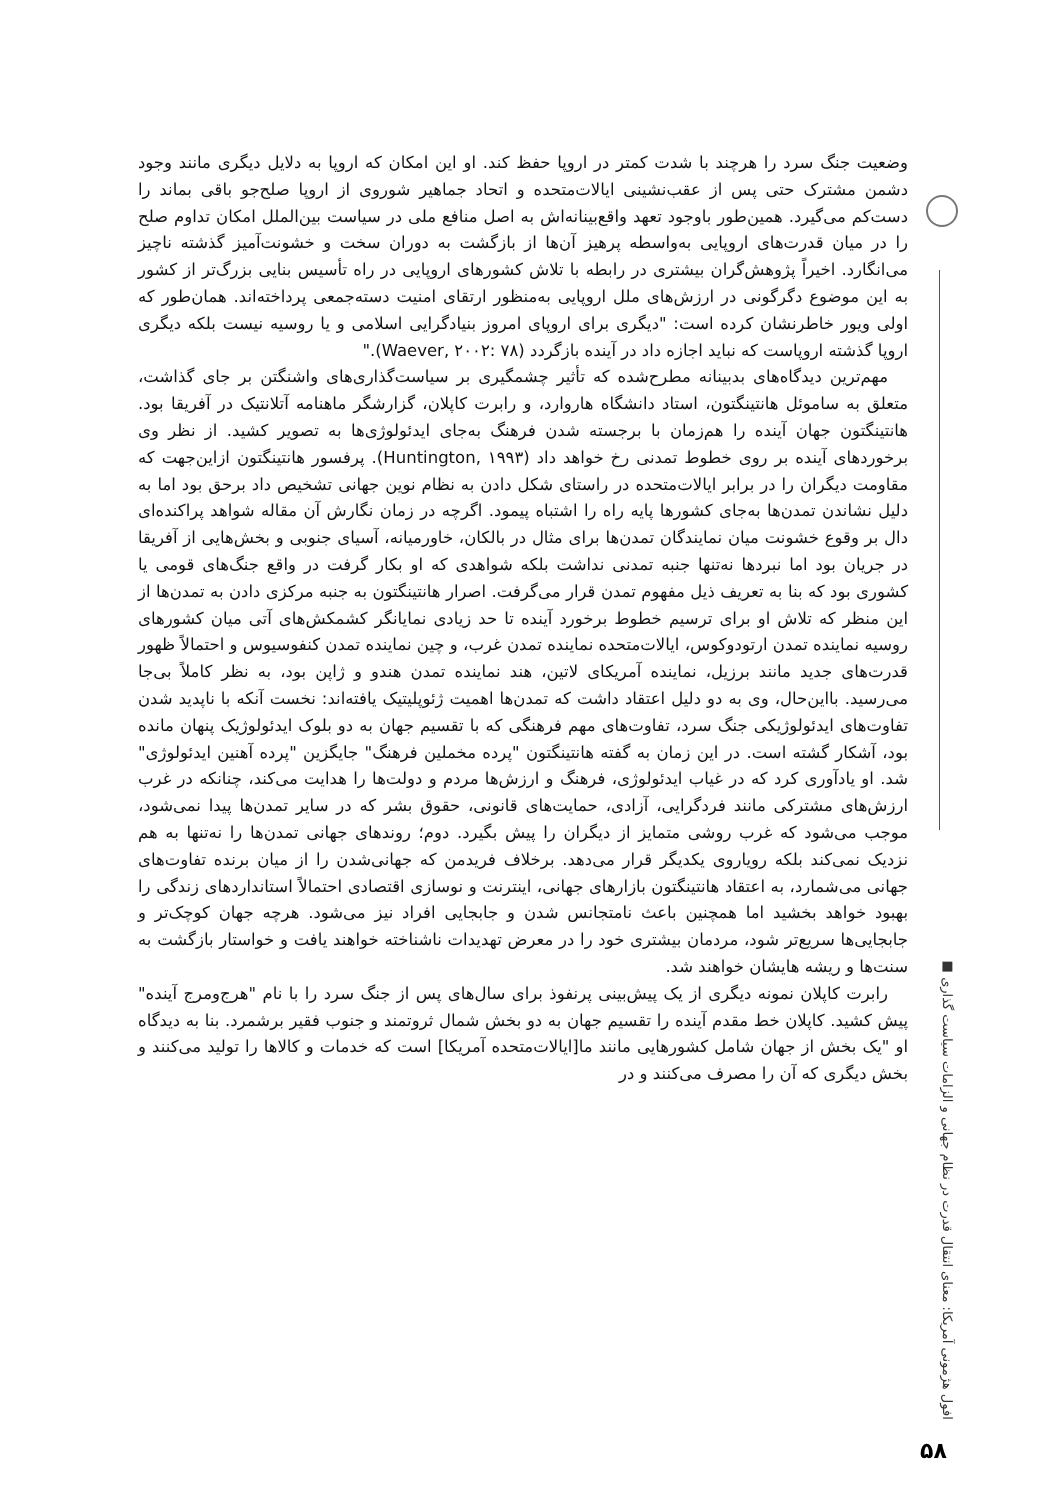وضعیت جنگ سرد را هرچند با شدت کمتر در اروپا حفظ کند. او این امکان که اروپا به دلایل دیگری مانند وجود دشمن مشترک حتی پس از عقب‌نشینی ایالات‌متحده و اتحاد جماهیر شوروی از اروپا صلح‌جو باقی بماند را دست‌کم می‌گیرد. همین‌طور باوجود تعهد واقع‌بینانه‌اش به اصل منافع ملی در سیاست بین‌الملل امکان تداوم صلح را در میان قدرت‌های اروپایی به‌واسطه پرهیز آن‌ها از بازگشت به دوران سخت و خشونت‌آمیز گذشته ناچیز می‌انگارد. اخیراً پژوهش‌گران بیشتری در رابطه با تلاش کشورهای اروپایی در راه تأسیس بنایی بزرگ‌تر از کشور به این موضوع دگرگونی در ارزش‌های ملل اروپایی به‌منظور ارتقای امنیت دسته‌جمعی پرداخته‌اند. همان‌طور که اولی ویور خاطرنشان کرده است: "دیگری برای اروپای امروز بنیادگرایی اسلامی و یا روسیه نیست بلکه دیگری اروپا گذشته اروپاست که نباید اجازه داد در آینده بازگردد (Waever, ۲۰۰۲: ۷۸)."
مهم‌ترین دیدگاه‌های بدبینانه مطرح‌شده که تأثیر چشمگیری بر سیاست‌گذاری‌های واشنگتن بر جای گذاشت، متعلق به ساموئل هانتینگتون، استاد دانشگاه هاروارد، و رابرت کاپلان، گزارشگر ماهنامه آتلانتیک در آفریقا بود. هانتینگتون جهان آینده را هم‌زمان با برجسته شدن فرهنگ به‌جای ایدئولوژی‌ها به تصویر کشید. از نظر وی برخوردهای آینده بر روی خطوط تمدنی رخ خواهد داد (Huntington, ۱۹۹۳). پرفسور هانتینگتون ازاین‌جهت که مقاومت دیگران را در برابر ایالات‌متحده در راستای شکل دادن به نظام نوین جهانی تشخیص داد برحق بود اما به دلیل نشاندن تمدن‌ها به‌جای کشورها پایه راه را اشتباه پیمود. اگرچه در زمان نگارش آن مقاله شواهد پراکنده‌ای دال بر وقوع خشونت میان نمایندگان تمدن‌ها برای مثال در بالکان، خاورمیانه، آسیای جنوبی و بخش‌هایی از آفریقا در جریان بود اما نبردها نه‌تنها جنبه تمدنی نداشت بلکه شواهدی که او بکار گرفت در واقع جنگ‌های قومی یا کشوری بود که بنا به تعریف ذیل مفهوم تمدن قرار می‌گرفت. اصرار هانتینگتون به جنبه مرکزی دادن به تمدن‌ها از این منظر که تلاش او برای ترسیم خطوط برخورد آینده تا حد زیادی نمایانگر کشمکش‌های آتی میان کشورهای روسیه نماینده تمدن ارتودوکوس، ایالات‌متحده نماینده تمدن غرب، و چین نماینده تمدن کنفوسیوس و احتمالاً ظهور قدرت‌های جدید مانند برزیل، نماینده آمریکای لاتین، هند نماینده تمدن هندو و ژاپن بود، به نظر کاملاً بی‌جا می‌رسید. بااین‌حال، وی به دو دلیل اعتقاد داشت که تمدن‌ها اهمیت ژئوپلیتیک یافته‌اند: نخست آنکه با ناپدید شدن تفاوت‌های ایدئولوژیکی جنگ سرد، تفاوت‌های مهم فرهنگی که با تقسیم جهان به دو بلوک ایدئولوژیک پنهان مانده بود، آشکار گشته است. در این زمان به گفته هانتینگتون "پرده مخملین فرهنگ" جایگزین "پرده آهنین ایدئولوژی" شد. او یادآوری کرد که در غیاب ایدئولوژی، فرهنگ و ارزش‌ها مردم و دولت‌ها را هدایت می‌کند، چنانکه در غرب ارزش‌های مشترکی مانند فردگرایی، آزادی، حمایت‌های قانونی، حقوق بشر که در سایر تمدن‌ها پیدا نمی‌شود، موجب می‌شود که غرب روشی متمایز از دیگران را پیش بگیرد. دوم؛ روندهای جهانی تمدن‌ها را نه‌تنها به هم نزدیک نمی‌کند بلکه رویاروی یکدیگر قرار می‌دهد. برخلاف فریدمن که جهانی‌شدن را از میان برنده تفاوت‌های جهانی می‌شمارد، به اعتقاد هانتینگتون بازارهای جهانی، اینترنت و نوسازی اقتصادی احتمالاً استانداردهای زندگی را بهبود خواهد بخشید اما همچنین باعث نامتجانس شدن و جابجایی افراد نیز می‌شود. هرچه جهان کوچک‌تر و جابجایی‌ها سریع‌تر شود، مردمان بیشتری خود را در معرض تهدیدات ناشناخته خواهند یافت و خواستار بازگشت به سنت‌ها و ریشه هایشان خواهند شد.
رابرت کاپلان نمونه دیگری از یک پیش‌بینی پرنفوذ برای سال‌های پس از جنگ سرد را با نام "هرج‌ومرج آینده" پیش کشید. کاپلان خط مقدم آینده را تقسیم جهان به دو بخش شمال ثروتمند و جنوب فقیر برشمرد. بنا به دیدگاه او "یک بخش از جهان شامل کشورهایی مانند ما[ایالات‌متحده آمریکا] است که خدمات و کالاها را تولید می‌کنند و بخش دیگری که آن را مصرف می‌کنند و در
افول هژمونی آمریکا: معنای انتقال قدرت در نظام جهانی و الزامات سیاست گذاری ■
۵۸